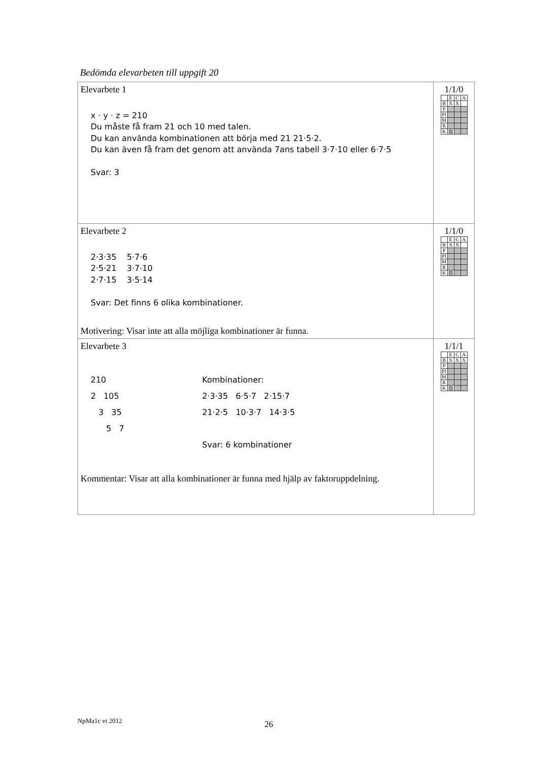Bedömda elevarbeten till uppgift 20
| Elevarbete 1 x · y · z = 210 Du måste få fram 21 och 10 med talen. Du kan använda kombinationen att börja med 21 21·5·2. Du kan även få fram det genom att använda 7ans tabell 3·7·10 eller 6·7·5 Svar: 3 | 1/1/0 / / E / C / A / / B / X / X / / / P / / / / / Pl / / / / / M / / / / / R / / / / / K / ▨ / / / |
| Elevarbete 2 2·3·35 5·7·6 2·5·21 3·7·10 2·7·15 3·5·14 Svar: Det finns 6 olika kombinationer. Motivering: Visar inte att alla möjliga kombinationer är funna. | 1/1/0 / / E / C / A / / B / X / X / / / P / / / / / Pl / / / / / M / / / / / R / / / / / K / ▨ / / / |
| Elevarbete 3 210 2 105 3 35 5 7 Kombinationer: 2·3·35 6·5·7 2·15·7 21·2·5 10·3·7 14·3·5 Svar: 6 kombinationer Kommentar: Visar att alla kombinationer är funna med hjälp av faktoruppdelning. | 1/1/1 / / E / C / A / / B / X / X / X / / P / / / / / Pl / / / / / M / / / / / R / / / / / K / ▨ / / / |
NpMa1c vt 2012 26